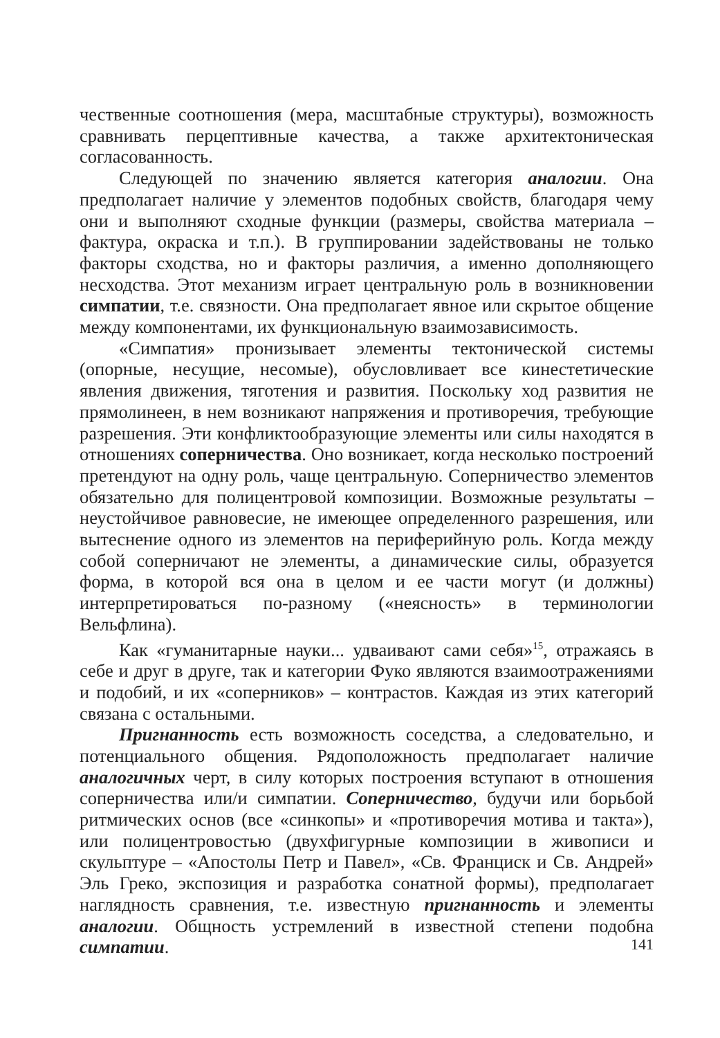чественные соотношения (мера, масштабные структуры), возможность сравнивать перцептивные качества, а также архитектоническая согласованность.
Следующей по значению является категория аналогии. Она предполагает наличие у элементов подобных свойств, благодаря чему они и выполняют сходные функции (размеры, свойства материала – фактура, окраска и т.п.). В группировании задействованы не только факторы сходства, но и факторы различия, а именно дополняющего несходства. Этот механизм играет центральную роль в возникновении симпатии, т.е. связности. Она предполагает явное или скрытое общение между компонентами, их функциональную взаимозависимость.
«Симпатия» пронизывает элементы тектонической системы (опорные, несущие, несомые), обусловливает все кинестетические явления движения, тяготения и развития. Поскольку ход развития не прямолинеен, в нем возникают напряжения и противоречия, требующие разрешения. Эти конфликтообразующие элементы или силы находятся в отношениях соперничества. Оно возникает, когда несколько построений претендуют на одну роль, чаще центральную. Соперничество элементов обязательно для полицентровой композиции. Возможные результаты – неустойчивое равновесие, не имеющее определенного разрешения, или вытеснение одного из элементов на периферийную роль. Когда между собой соперничают не элементы, а динамические силы, образуется форма, в которой вся она в целом и ее части могут (и должны) интерпретироваться по-разному («неясность» в терминологии Вельфлина).
Как «гуманитарные науки... удваивают сами себя»<sup>15</sup>, отражаясь в себе и друг в друге, так и категории Фуко являются взаимоотражениями и подобий, и их «соперников» – контрастов. Каждая из этих категорий связана с остальными.
Пригнанность есть возможность соседства, а следовательно, и потенциального общения. Рядоположность предполагает наличие аналогичных черт, в силу которых построения вступают в отношения соперничества или/и симпатии. Соперничество, будучи или борьбой ритмических основ (все «синкопы» и «противоречия мотива и такта»), или полицентровостью (двухфигурные композиции в живописи и скульптуре – «Апостолы Петр и Павел», «Св. Франциск и Св. Андрей» Эль Греко, экспозиция и разработка сонатной формы), предполагает наглядность сравнения, т.е. известную пригнанность и элементы аналогии. Общность устремлений в известной степени подобна симпатии.
141